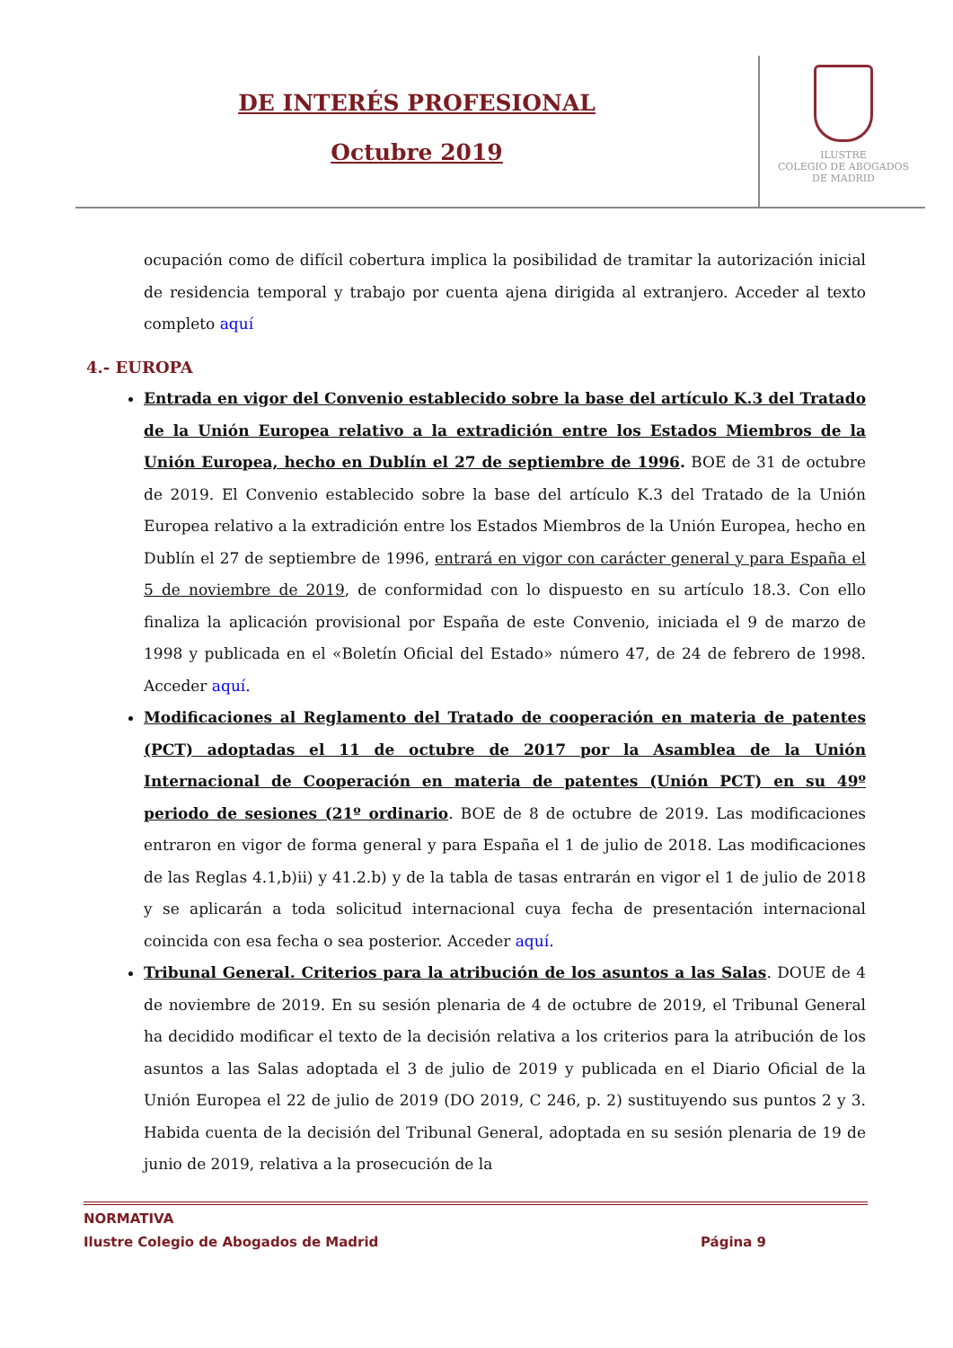DE INTERÉS PROFESIONAL
Octubre 2019
ILUSTRE
COLEGIO DE ABOGADOS
DE MADRID
ocupación como de difícil cobertura implica la posibilidad de tramitar la autorización inicial de residencia temporal y trabajo por cuenta ajena dirigida al extranjero. Acceder al texto completo aquí
4.- EUROPA
Entrada en vigor del Convenio establecido sobre la base del artículo K.3 del Tratado de la Unión Europea relativo a la extradición entre los Estados Miembros de la Unión Europea, hecho en Dublín el 27 de septiembre de 1996. BOE de 31 de octubre de 2019. El Convenio establecido sobre la base del artículo K.3 del Tratado de la Unión Europea relativo a la extradición entre los Estados Miembros de la Unión Europea, hecho en Dublín el 27 de septiembre de 1996, entrará en vigor con carácter general y para España el 5 de noviembre de 2019, de conformidad con lo dispuesto en su artículo 18.3. Con ello finaliza la aplicación provisional por España de este Convenio, iniciada el 9 de marzo de 1998 y publicada en el «Boletín Oficial del Estado» número 47, de 24 de febrero de 1998. Acceder aquí.
Modificaciones al Reglamento del Tratado de cooperación en materia de patentes (PCT) adoptadas el 11 de octubre de 2017 por la Asamblea de la Unión Internacional de Cooperación en materia de patentes (Unión PCT) en su 49º periodo de sesiones (21º ordinario. BOE de 8 de octubre de 2019. Las modificaciones entraron en vigor de forma general y para España el 1 de julio de 2018. Las modificaciones de las Reglas 4.1,b)ii) y 41.2.b) y de la tabla de tasas entrarán en vigor el 1 de julio de 2018 y se aplicarán a toda solicitud internacional cuya fecha de presentación internacional coincida con esa fecha o sea posterior. Acceder aquí.
Tribunal General. Criterios para la atribución de los asuntos a las Salas. DOUE de 4 de noviembre de 2019. En su sesión plenaria de 4 de octubre de 2019, el Tribunal General ha decidido modificar el texto de la decisión relativa a los criterios para la atribución de los asuntos a las Salas adoptada el 3 de julio de 2019 y publicada en el Diario Oficial de la Unión Europea el 22 de julio de 2019 (DO 2019, C 246, p. 2) sustituyendo sus puntos 2 y 3. Habida cuenta de la decisión del Tribunal General, adoptada en su sesión plenaria de 19 de junio de 2019, relativa a la prosecución de la
NORMATIVA
Ilustre Colegio de Abogados de Madrid Página 9